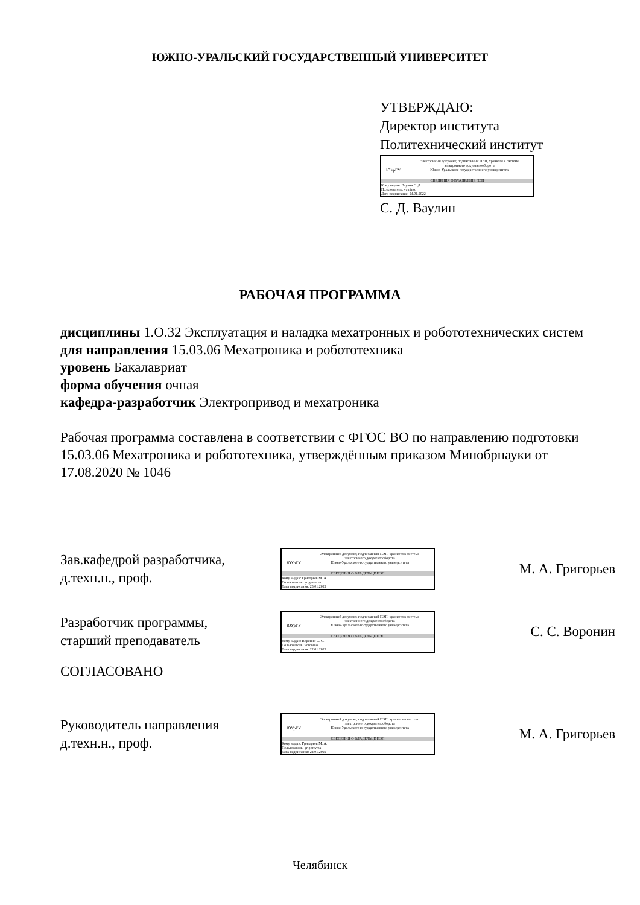ЮЖНО-УРАЛЬСКИЙ ГОСУДАРСТВЕННЫЙ УНИВЕРСИТЕТ
УТВЕРЖДАЮ:
Директор института
Политехнический институт
ЮУрГУ
Электронный документ, подписанный ПЭП, хранится в системе
электронного документооборота
Южно-Уральского государственного университета
СВЕДЕНИЯ О ВЛАДЕЛЬЦЕ ПЭП
Кому выдан: Ваулин С. Д.
Пользователь: vaulinsd
Дата подписания: 24.01.2022
С. Д. Ваулин
РАБОЧАЯ ПРОГРАММА
дисциплины 1.О.32 Эксплуатация и наладка мехатронных и робототехнических систем
для направления 15.03.06 Мехатроника и робототехника
уровень Бакалавриат
форма обучения очная
кафедра-разработчик Электропривод и мехатроника
Рабочая программа составлена в соответствии с ФГОС ВО по направлению подготовки 15.03.06 Мехатроника и робототехника, утверждённым приказом Минобрнауки от 17.08.2020 № 1046
Зав.кафедрой разработчика,
д.техн.н., проф.
ЮУрГУ
Электронный документ, подписанный ПЭП, хранится в системе
электронного документооборота
Южно-Уральского государственного университета
СВЕДЕНИЯ О ВЛАДЕЛЬЦЕ ПЭП
Кому выдан: Григорьев М. А.
Пользователь: grigorevma
Дата подписания: 23.01.2022
М. А. Григорьев
Разработчик программы,
старший преподаватель
ЮУрГУ
Электронный документ, подписанный ПЭП, хранится в системе
электронного документооборота
Южно-Уральского государственного университета
СВЕДЕНИЯ О ВЛАДЕЛЬЦЕ ПЭП
Кому выдан: Воронин С. С.
Пользователь: voroninss
Дата подписания: 22.01.2022
С. С. Воронин
СОГЛАСОВАНО
Руководитель направления
д.техн.н., проф.
ЮУрГУ
Электронный документ, подписанный ПЭП, хранится в системе
электронного документооборота
Южно-Уральского государственного университета
СВЕДЕНИЯ О ВЛАДЕЛЬЦЕ ПЭП
Кому выдан: Григорьев М. А.
Пользователь: grigorevma
Дата подписания: 24.01.2022
М. А. Григорьев
Челябинск